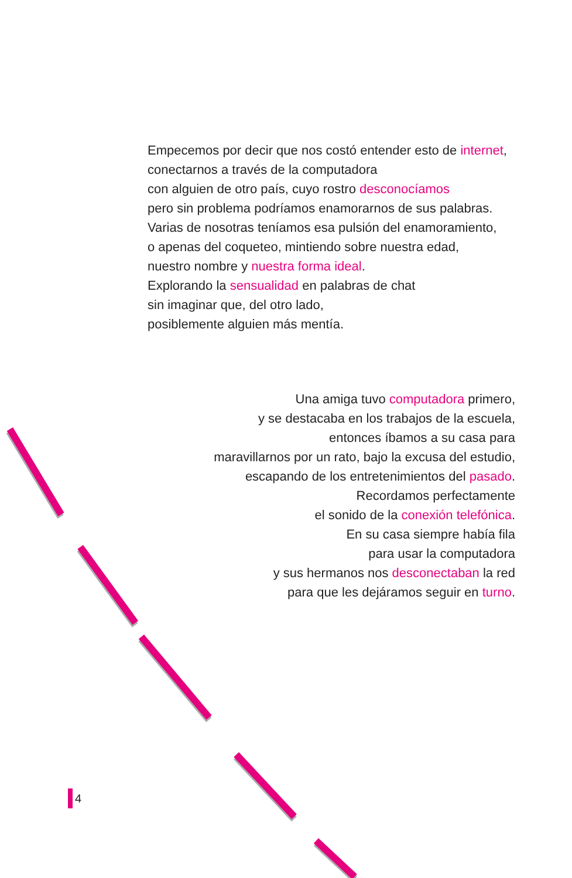Empecemos por decir que nos costó entender esto de internet,
conectarnos a través de la computadora
con alguien de otro país, cuyo rostro desconocíamos
pero sin problema podríamos enamorarnos de sus palabras.
Varias de nosotras teníamos esa pulsión del enamoramiento,
o apenas del coqueteo, mintiendo sobre nuestra edad,
nuestro nombre y nuestra forma ideal.
Explorando la sensualidad en palabras de chat
sin imaginar que, del otro lado,
posiblemente alguien más mentía.
Una amiga tuvo computadora primero,
y se destacaba en los trabajos de la escuela,
entonces íbamos a su casa para
maravillarnos por un rato, bajo la excusa del estudio,
escapando de los entretenimientos del pasado.
Recordamos perfectamente
el sonido de la conexión telefónica.
En su casa siempre había fila
para usar la computadora
y sus hermanos nos desconectaban la red
para que les dejáramos seguir en turno.
4